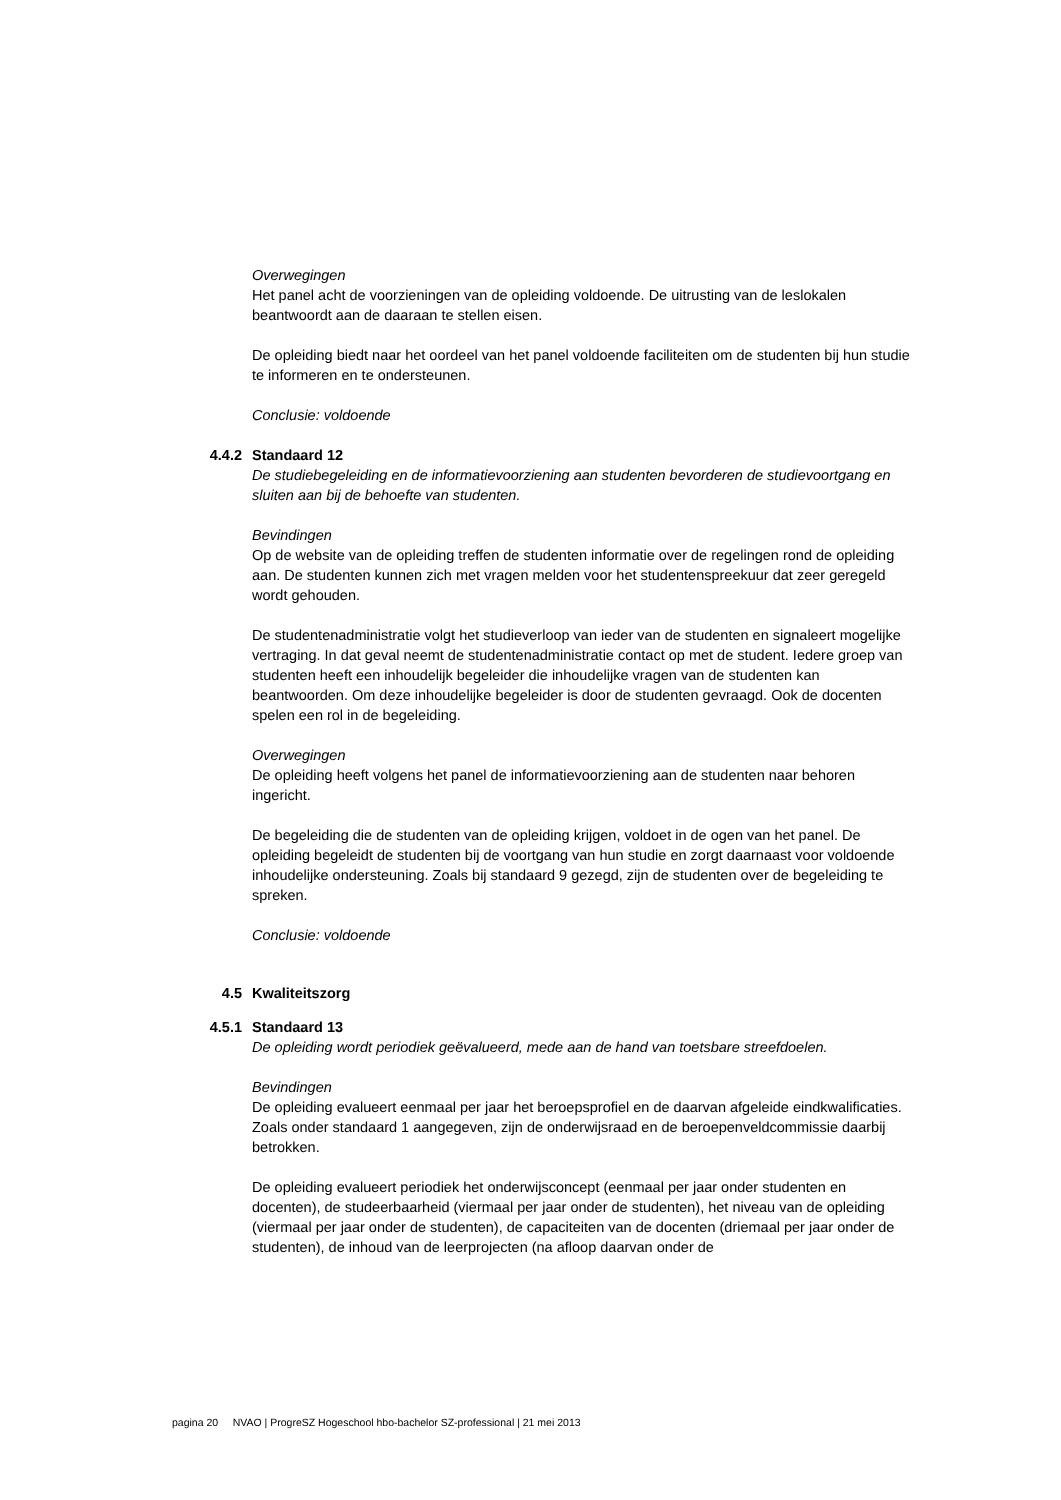Overwegingen
Het panel acht de voorzieningen van de opleiding voldoende. De uitrusting van de leslokalen beantwoordt aan de daaraan te stellen eisen.
De opleiding biedt naar het oordeel van het panel voldoende faciliteiten om de studenten bij hun studie te informeren en te ondersteunen.
Conclusie: voldoende
4.4.2 Standaard 12
De studiebegeleiding en de informatievoorziening aan studenten bevorderen de studievoortgang en sluiten aan bij de behoefte van studenten.
Bevindingen
Op de website van de opleiding treffen de studenten informatie over de regelingen rond de opleiding aan. De studenten kunnen zich met vragen melden voor het studentenspreekuur dat zeer geregeld wordt gehouden.
De studentenadministratie volgt het studieverloop van ieder van de studenten en signaleert mogelijke vertraging. In dat geval neemt de studentenadministratie contact op met de student. Iedere groep van studenten heeft een inhoudelijk begeleider die inhoudelijke vragen van de studenten kan beantwoorden. Om deze inhoudelijke begeleider is door de studenten gevraagd. Ook de docenten spelen een rol in de begeleiding.
Overwegingen
De opleiding heeft volgens het panel de informatievoorziening aan de studenten naar behoren ingericht.
De begeleiding die de studenten van de opleiding krijgen, voldoet in de ogen van het panel. De opleiding begeleidt de studenten bij de voortgang van hun studie en zorgt daarnaast voor voldoende inhoudelijke ondersteuning. Zoals bij standaard 9 gezegd, zijn de studenten over de begeleiding te spreken.
Conclusie: voldoende
4.5 Kwaliteitszorg
4.5.1 Standaard 13
De opleiding wordt periodiek geëvalueerd, mede aan de hand van toetsbare streefdoelen.
Bevindingen
De opleiding evalueert eenmaal per jaar het beroepsprofiel en de daarvan afgeleide eindkwalificaties. Zoals onder standaard 1 aangegeven, zijn de onderwijsraad en de beroepenveldcommissie daarbij betrokken.
De opleiding evalueert periodiek het onderwijsconcept (eenmaal per jaar onder studenten en docenten), de studeerbaarheid (viermaal per jaar onder de studenten), het niveau van de opleiding (viermaal per jaar onder de studenten), de capaciteiten van de docenten (driemaal per jaar onder de studenten), de inhoud van de leerprojecten (na afloop daarvan onder de
pagina 20 NVAO | ProgreSZ Hogeschool hbo-bachelor SZ-professional | 21 mei 2013